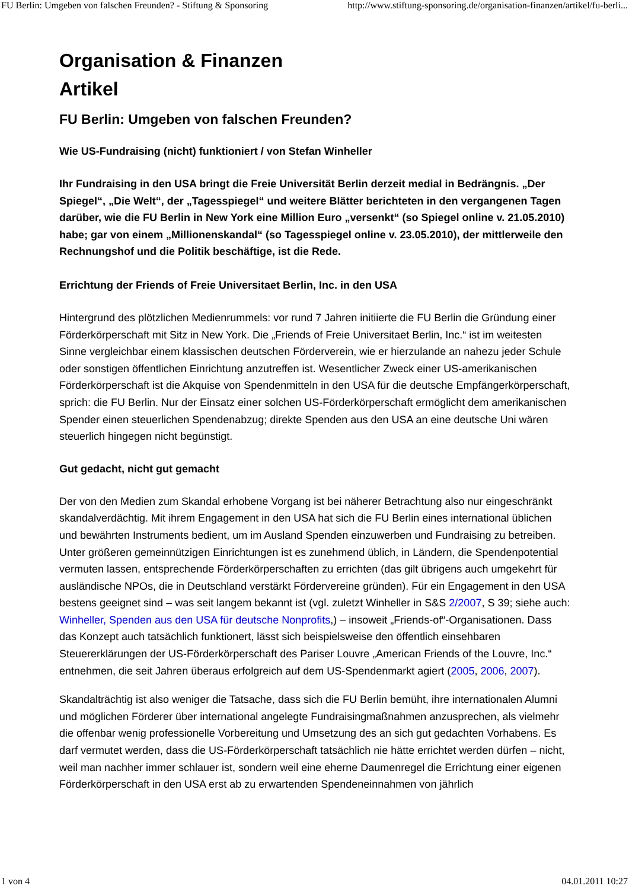FU Berlin: Umgeben von falschen Freunden? - Stiftung & Sponsoring http://www.stiftung-sponsoring.de/organisation-finanzen/artikel/fu-berli...
Organisation & Finanzen
Artikel
FU Berlin: Umgeben von falschen Freunden?
Wie US-Fundraising (nicht) funktioniert / von Stefan Winheller
Ihr Fundraising in den USA bringt die Freie Universität Berlin derzeit medial in Bedrängnis. „Der Spiegel“, „Die Welt“, der „Tagesspiegel“ und weitere Blätter berichteten in den vergangenen Tagen darüber, wie die FU Berlin in New York eine Million Euro „versenkt“ (so Spiegel online v. 21.05.2010) habe; gar von einem „Millionenskandal“ (so Tagesspiegel online v. 23.05.2010), der mittlerweile den Rechnungshof und die Politik beschäftige, ist die Rede.
Errichtung der Friends of Freie Universitaet Berlin, Inc. in den USA
Hintergrund des plötzlichen Medienrummels: vor rund 7 Jahren initiierte die FU Berlin die Gründung einer Förderkörperschaft mit Sitz in New York. Die „Friends of Freie Universitaet Berlin, Inc.“ ist im weitesten Sinne vergleichbar einem klassischen deutschen Förderverein, wie er hierzulande an nahezu jeder Schule oder sonstigen öffentlichen Einrichtung anzutreffen ist. Wesentlicher Zweck einer US-amerikanischen Förderkörperschaft ist die Akquise von Spendenmitteln in den USA für die deutsche Empfängerkörperschaft, sprich: die FU Berlin. Nur der Einsatz einer solchen US-Förderkörperschaft ermöglicht dem amerikanischen Spender einen steuerlichen Spendenabzug; direkte Spenden aus den USA an eine deutsche Uni wären steuerlich hingegen nicht begünstigt.
Gut gedacht, nicht gut gemacht
Der von den Medien zum Skandal erhobene Vorgang ist bei näherer Betrachtung also nur eingeschränkt skandalverdächtig. Mit ihrem Engagement in den USA hat sich die FU Berlin eines international üblichen und bewährten Instruments bedient, um im Ausland Spenden einzuwerben und Fundraising zu betreiben. Unter größeren gemeinnützigen Einrichtungen ist es zunehmend üblich, in Ländern, die Spendenpotential vermuten lassen, entsprechende Förderkörperschaften zu errichten (das gilt übrigens auch umgekehrt für ausländische NPOs, die in Deutschland verstärkt Fördervereine gründen). Für ein Engagement in den USA bestens geeignet sind – was seit langem bekannt ist (vgl. zuletzt Winheller in S&S 2/2007, S 39; siehe auch: Winheller, Spenden aus den USA für deutsche Nonprofits,) – insoweit „Friends-of“-Organisationen. Dass das Konzept auch tatsächlich funktionert, lässt sich beispielsweise den öffentlich einsehbaren Steuererklärungen der US-Förderkörperschaft des Pariser Louvre „American Friends of the Louvre, Inc.“ entnehmen, die seit Jahren überaus erfolgreich auf dem US-Spendenmarkt agiert (2005, 2006, 2007).
Skandalträchtig ist also weniger die Tatsache, dass sich die FU Berlin bemüht, ihre internationalen Alumni und möglichen Förderer über international angelegte Fundraisingmaßnahmen anzusprechen, als vielmehr die offenbar wenig professionelle Vorbereitung und Umsetzung des an sich gut gedachten Vorhabens. Es darf vermutet werden, dass die US-Förderkörperschaft tatsächlich nie hätte errichtet werden dürfen – nicht, weil man nachher immer schlauer ist, sondern weil eine eherne Daumenregel die Errichtung einer eigenen Förderkörperschaft in den USA erst ab zu erwartenden Spendeneinnahmen von jährlich
1 von 4 04.01.2011 10:27